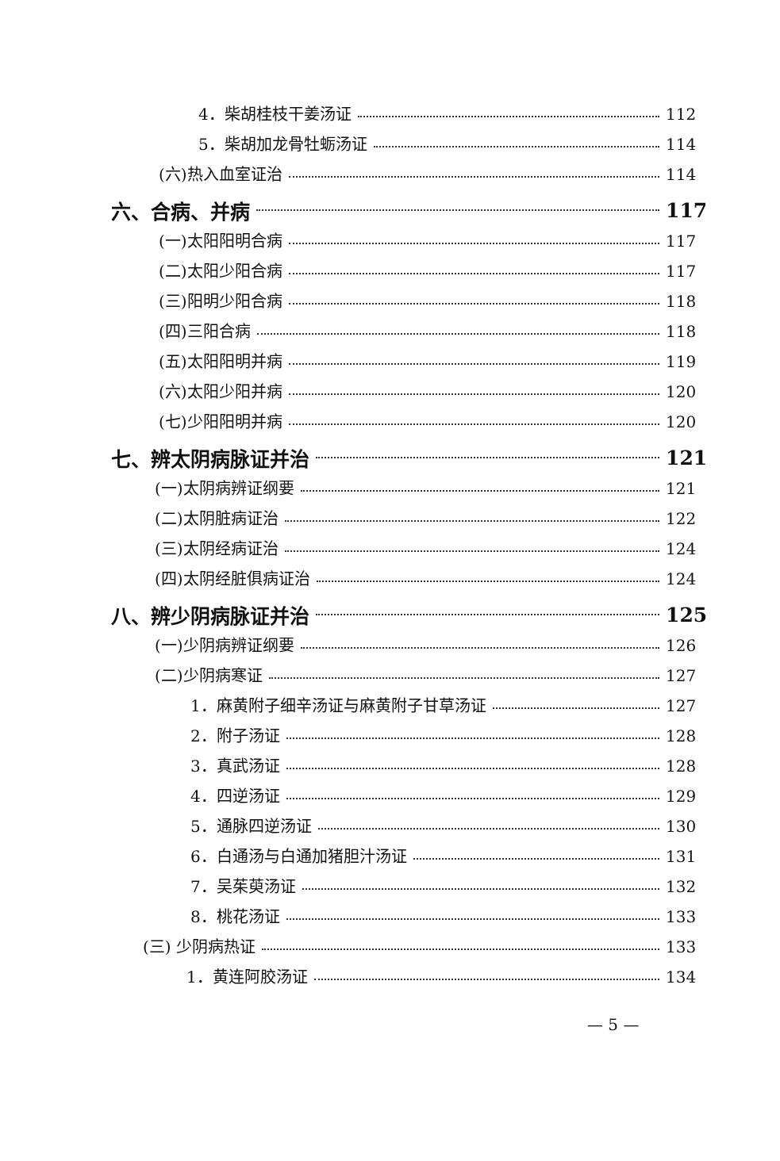4．柴胡桂枝干姜汤证 112
5．柴胡加龙骨牡蛎汤证 114
(六)热入血室证治 114
六、合病、并病 117
(一)太阳阳明合病 117
(二)太阳少阳合病 117
(三)阳明少阳合病 118
(四)三阳合病 118
(五)太阳阳明并病 119
(六)太阳少阳并病 120
(七)少阳阳明并病 120
七、辨太阴病脉证并治 121
(一)太阴病辨证纲要 121
(二)太阴脏病证治 122
(三)太阴经病证治 124
(四)太阴经脏俱病证治 124
八、辨少阴病脉证并治 125
(一)少阴病辨证纲要 126
(二)少阴病寒证 127
1．麻黄附子细辛汤证与麻黄附子甘草汤证 127
2．附子汤证 128
3．真武汤证 128
4．四逆汤证 129
5．通脉四逆汤证 130
6．白通汤与白通加猪胆汁汤证 131
7．吴茱萸汤证 132
8．桃花汤证 133
(三) 少阴病热证 133
1．黄连阿胶汤证 134
— 5 —